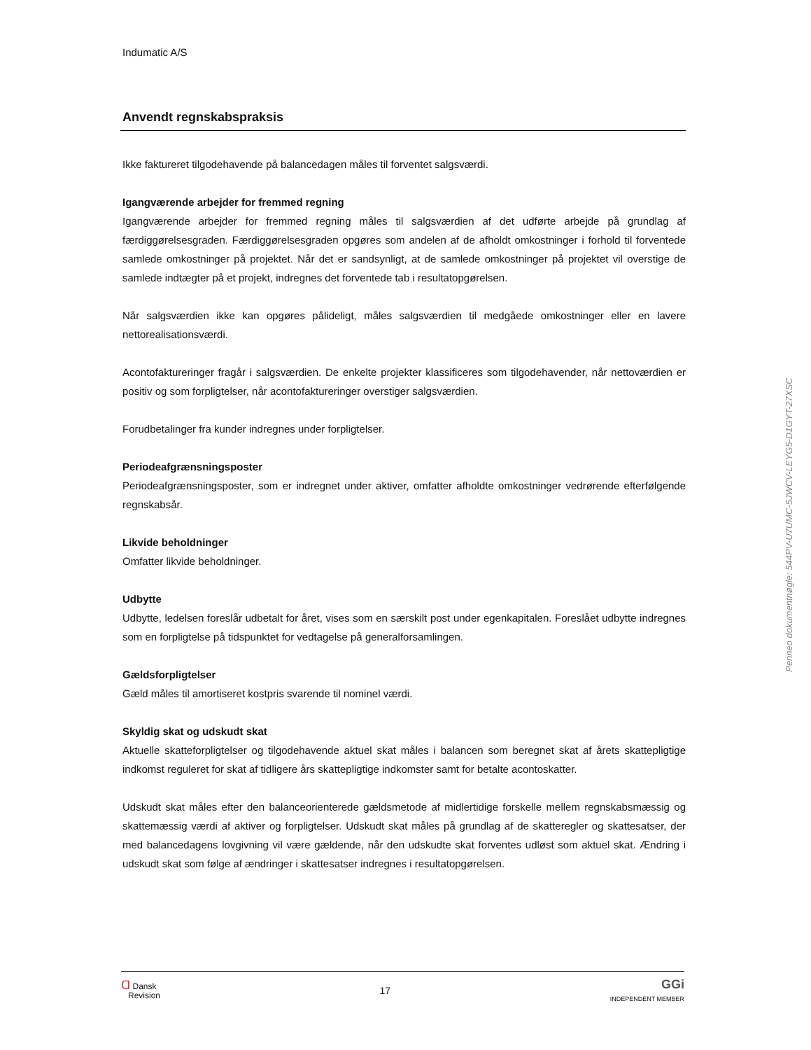Indumatic A/S
Anvendt regnskabspraksis
Ikke faktureret tilgodehavende på balancedagen måles til forventet salgsværdi.
Igangværende arbejder for fremmed regning
Igangværende arbejder for fremmed regning måles til salgsværdien af det udførte arbejde på grundlag af færdiggørelsesgraden. Færdiggørelsesgraden opgøres som andelen af de afholdt omkostninger i forhold til forventede samlede omkostninger på projektet. Når det er sandsynligt, at de samlede omkostninger på projektet vil overstige de samlede indtægter på et projekt, indregnes det forventede tab i resultatopgørelsen.
Når salgsværdien ikke kan opgøres pålideligt, måles salgsværdien til medgåede omkostninger eller en lavere nettorealisationsværdi.
Acontofaktureringer fragår i salgsværdien. De enkelte projekter klassificeres som tilgodehavender, når nettoværdien er positiv og som forpligtelser, når acontofaktureringer overstiger salgsværdien.
Forudbetalinger fra kunder indregnes under forpligtelser.
Periodeafgrænsningsposter
Periodeafgrænsningsposter, som er indregnet under aktiver, omfatter afholdte omkostninger vedrørende efterfølgende regnskabsår.
Likvide beholdninger
Omfatter likvide beholdninger.
Udbytte
Udbytte, ledelsen foreslår udbetalt for året, vises som en særskilt post under egenkapitalen. Foreslået udbytte indregnes som en forpligtelse på tidspunktet for vedtagelse på generalforsamlingen.
Gældsforpligtelser
Gæld måles til amortiseret kostpris svarende til nominel værdi.
Skyldig skat og udskudt skat
Aktuelle skatteforpligtelser og tilgodehavende aktuel skat måles i balancen som beregnet skat af årets skattepligtige indkomst reguleret for skat af tidligere års skattepligtige indkomster samt for betalte acontoskatter.
Udskudt skat måles efter den balanceorienterede gældsmetode af midlertidige forskelle mellem regnskabsmæssig og skattemæssig værdi af aktiver og forpligtelser. Udskudt skat måles på grundlag af de skatteregler og skattesatser, der med balancedagens lovgivning vil være gældende, når den udskudte skat forventes udløst som aktuel skat. Ændring i udskudt skat som følge af ændringer i skattesatser indregnes i resultatopgørelsen.
Ɑ Dansk
Revision
17
GGi
INDEPENDENT MEMBER
Penneo dokumentnøgle: 544PV-U7UMC-5JWCV-LEYG5-D1GYT-27XSC